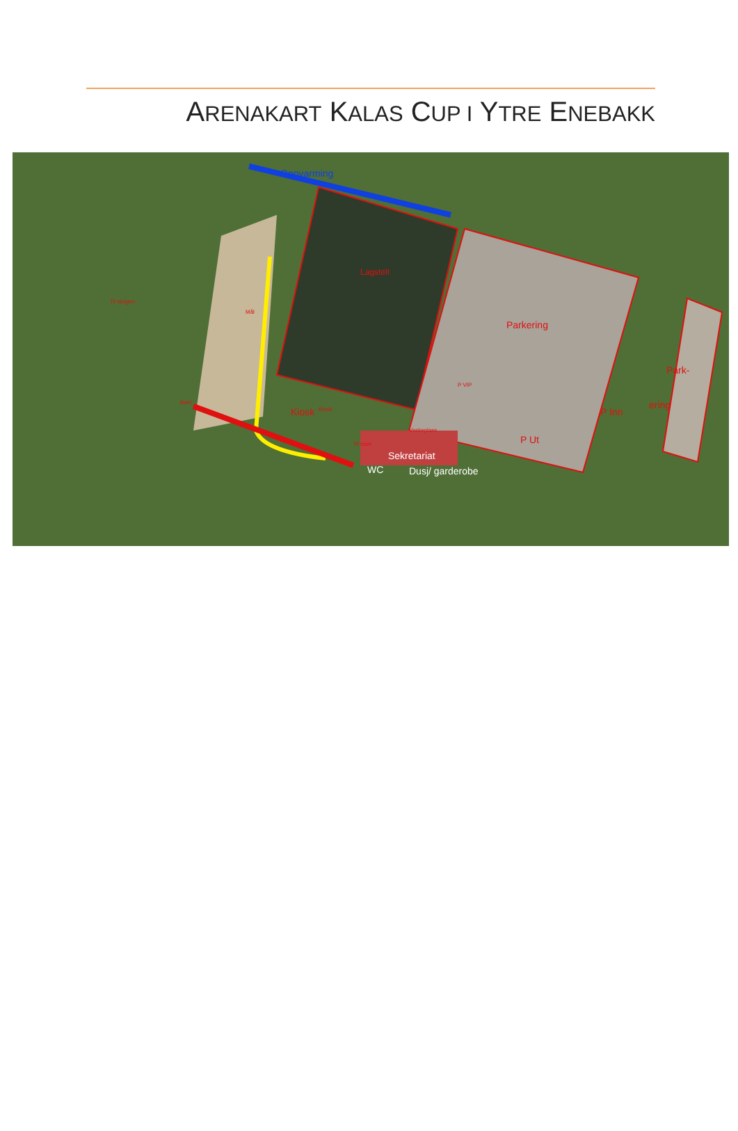ARENAKART KALAS CUP I YTRE ENEBAKK
Oppvarming
Lagstelt
Til skogen
Mål
Parkering
Park-
ering
P VIP
Kiosk
Kiosk P Inn
Start
Vaskeplass
P Ut
Til start
Sekretariat
WC Dusj/ garderobe